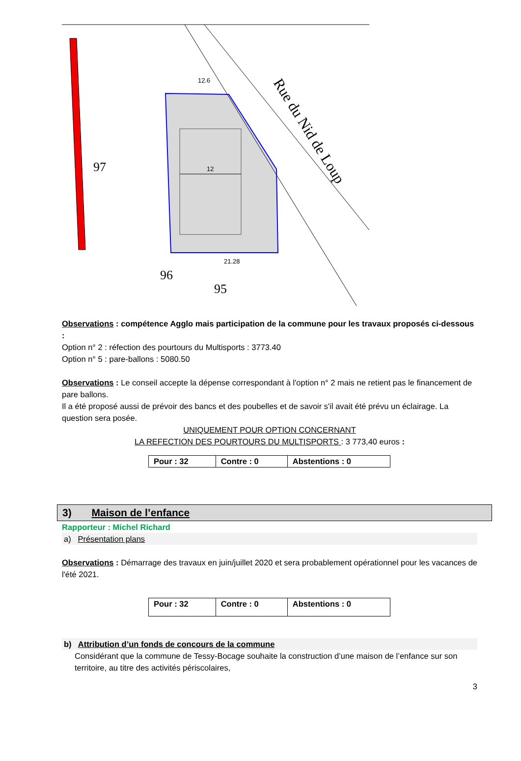97
12
12.6
21.28
96
95
Rue du Nid de Loup
Observations : compétence Agglo mais participation de la commune pour les travaux proposés ci-dessous :
Option n° 2 : réfection des pourtours du Multisports : 3773.40
Option n° 5 : pare-ballons : 5080.50
Observations : Le conseil accepte la dépense correspondant à l'option n° 2 mais ne retient pas le financement de pare ballons.
Il a été proposé aussi de prévoir des bancs et des poubelles et de savoir s'il avait été prévu un éclairage. La question sera posée.
UNIQUEMENT POUR OPTION CONCERNANT
LA REFECTION DES POURTOURS DU MULTISPORTS : 3 773,40 euros :
| Pour : 32 | Contre : 0 | Abstentions : 0 |
3) Maison de l’enfance
Rapporteur : Michel Richard
a) Présentation plans
Observations : Démarrage des travaux en juin/juillet 2020 et sera probablement opérationnel pour les vacances de l'été 2021.
| Pour : 32 | Contre : 0 | Abstentions : 0 |
b) Attribution d’un fonds de concours de la commune
Considérant que la commune de Tessy-Bocage souhaite la construction d’une maison de l’enfance sur son territoire, au titre des activités périscolaires,
3